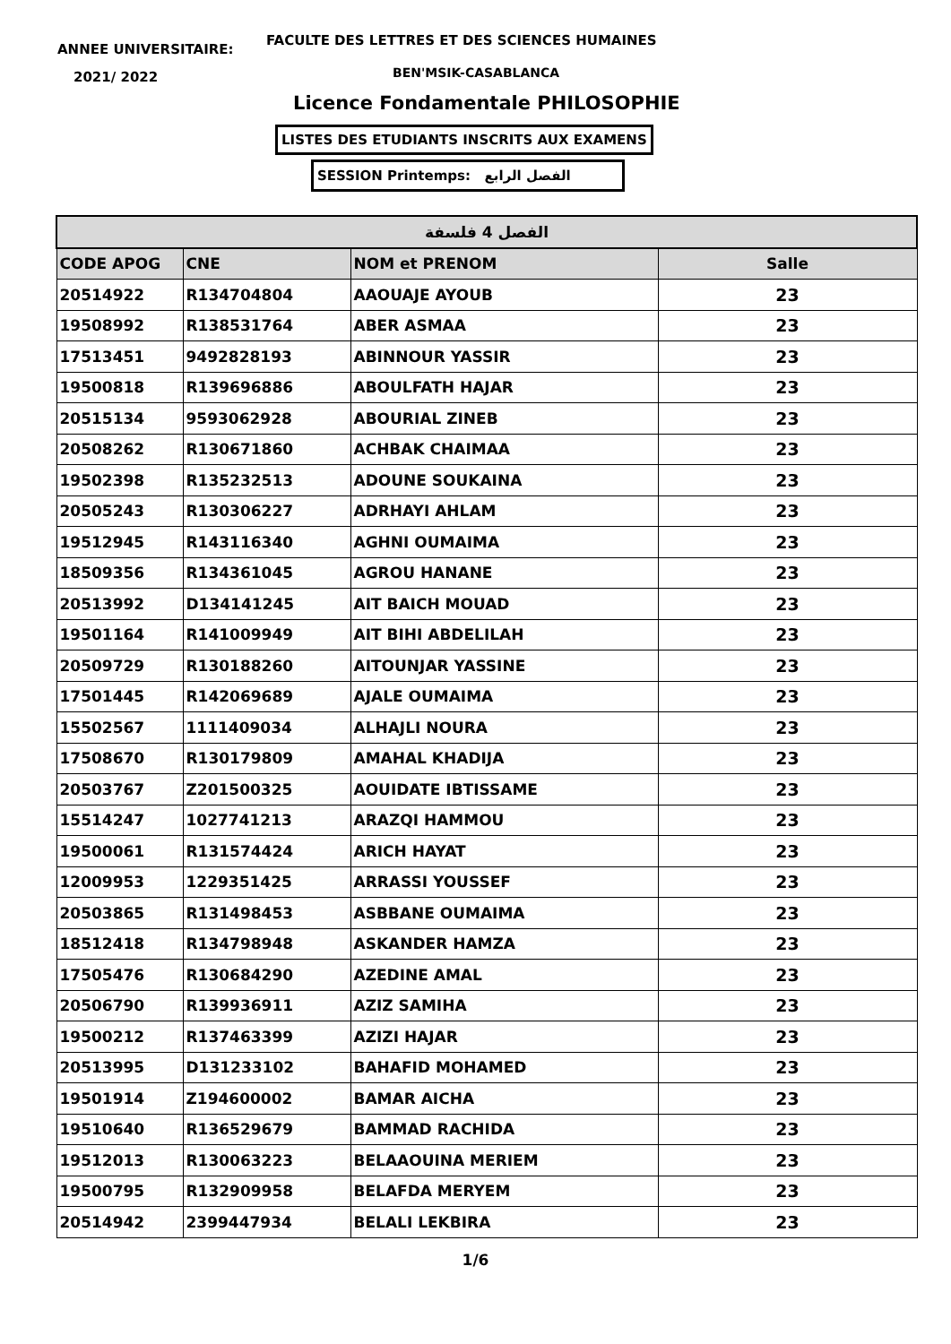ANNEE UNIVERSITAIRE:
FACULTE DES LETTRES ET DES SCIENCES HUMAINES
2021/ 2022 BEN'MSIK-CASABLANCA
Licence Fondamentale PHILOSOPHIE
LISTES DES ETUDIANTS INSCRITS AUX EXAMENS
SESSION Printemps: الفصل الرابع
| الفصل 4 فلسفة | | | |
| --- | --- | --- | --- |
| CODE APOG | CNE | NOM et PRENOM | Salle |
| 20514922 | R134704804 | AAOUAJE AYOUB | 23 |
| 19508992 | R138531764 | ABER ASMAA | 23 |
| 17513451 | 9492828193 | ABINNOUR YASSIR | 23 |
| 19500818 | R139696886 | ABOULFATH HAJAR | 23 |
| 20515134 | 9593062928 | ABOURIAL ZINEB | 23 |
| 20508262 | R130671860 | ACHBAK CHAIMAA | 23 |
| 19502398 | R135232513 | ADOUNE SOUKAINA | 23 |
| 20505243 | R130306227 | ADRHAYI AHLAM | 23 |
| 19512945 | R143116340 | AGHNI OUMAIMA | 23 |
| 18509356 | R134361045 | AGROU HANANE | 23 |
| 20513992 | D134141245 | AIT BAICH MOUAD | 23 |
| 19501164 | R141009949 | AIT BIHI ABDELILAH | 23 |
| 20509729 | R130188260 | AITOUNJAR YASSINE | 23 |
| 17501445 | R142069689 | AJALE OUMAIMA | 23 |
| 15502567 | 1111409034 | ALHAJLI NOURA | 23 |
| 17508670 | R130179809 | AMAHAL KHADIJA | 23 |
| 20503767 | Z201500325 | AOUIDATE IBTISSAME | 23 |
| 15514247 | 1027741213 | ARAZQI HAMMOU | 23 |
| 19500061 | R131574424 | ARICH HAYAT | 23 |
| 12009953 | 1229351425 | ARRASSI YOUSSEF | 23 |
| 20503865 | R131498453 | ASBBANE OUMAIMA | 23 |
| 18512418 | R134798948 | ASKANDER HAMZA | 23 |
| 17505476 | R130684290 | AZEDINE AMAL | 23 |
| 20506790 | R139936911 | AZIZ SAMIHA | 23 |
| 19500212 | R137463399 | AZIZI HAJAR | 23 |
| 20513995 | D131233102 | BAHAFID MOHAMED | 23 |
| 19501914 | Z194600002 | BAMAR AICHA | 23 |
| 19510640 | R136529679 | BAMMAD RACHIDA | 23 |
| 19512013 | R130063223 | BELAAOUINA MERIEM | 23 |
| 19500795 | R132909958 | BELAFDA MERYEM | 23 |
| 20514942 | 2399447934 | BELALI LEKBIRA | 23 |
1/6